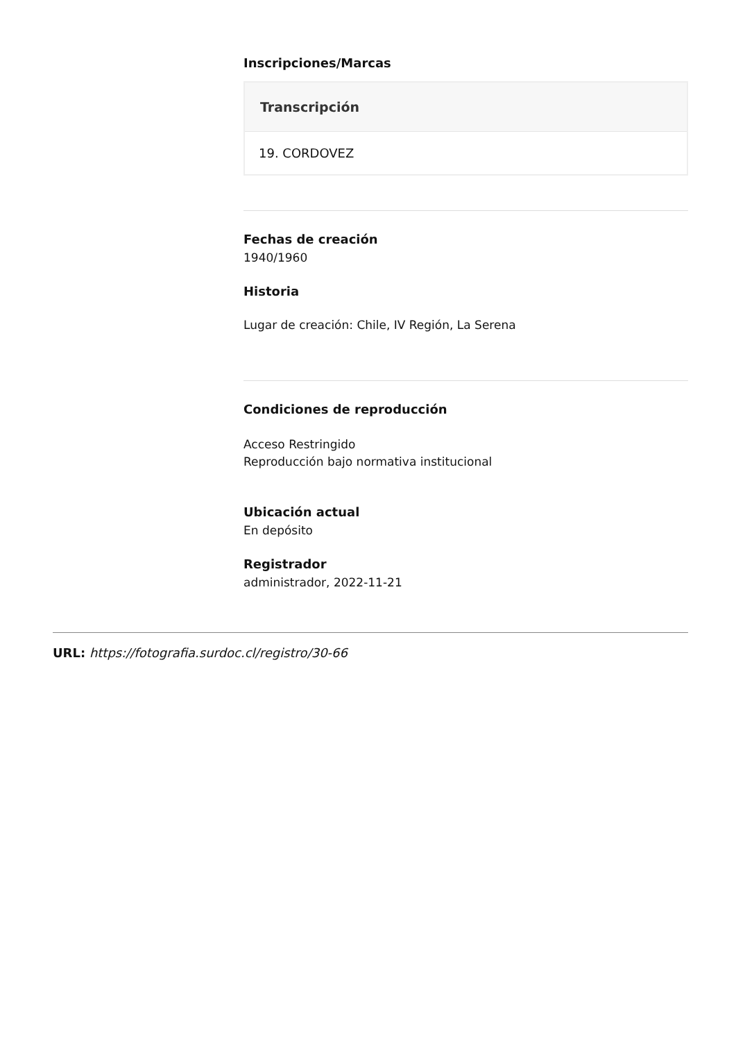Inscripciones/Marcas
| Transcripción |
| --- |
| 19. CORDOVEZ |
Fechas de creación
1940/1960
Historia
Lugar de creación: Chile, IV Región, La Serena
Condiciones de reproducción
Acceso Restringido
Reproducción bajo normativa institucional
Ubicación actual
En depósito
Registrador
administrador, 2022-11-21
URL: https://fotografia.surdoc.cl/registro/30-66